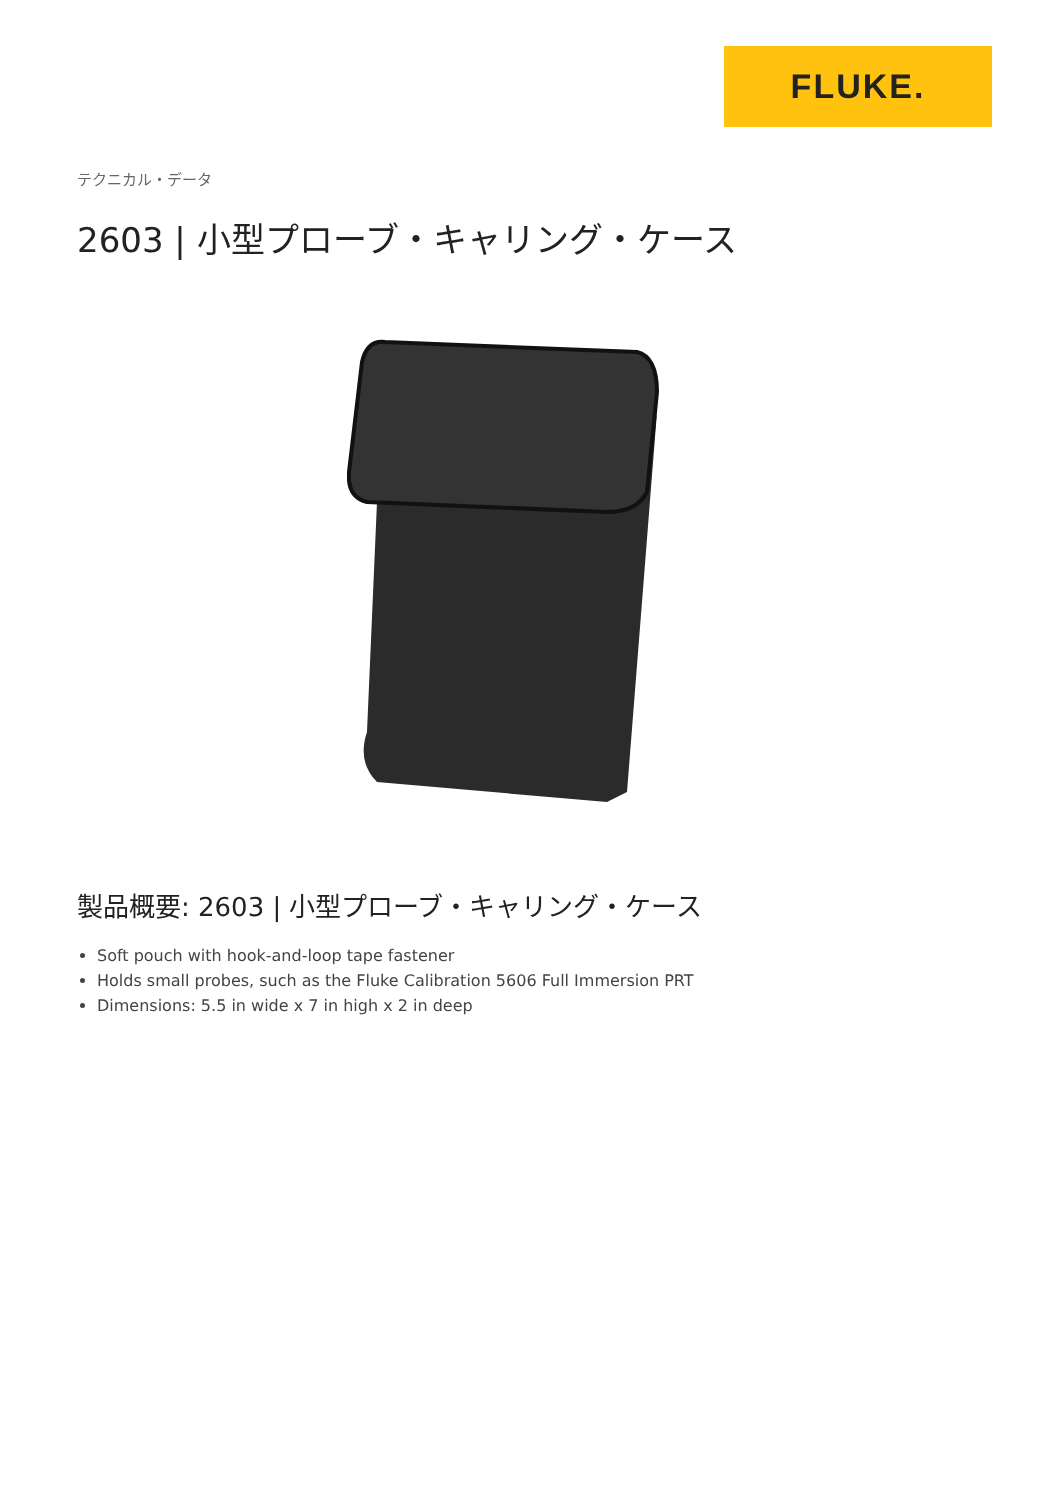FLUKE.
テクニカル・データ
2603 | 小型プローブ・キャリング・ケース
製品概要: 2603 | 小型プローブ・キャリング・ケース
Soft pouch with hook-and-loop tape fastener
Holds small probes, such as the Fluke Calibration 5606 Full Immersion PRT
Dimensions: 5.5 in wide x 7 in high x 2 in deep